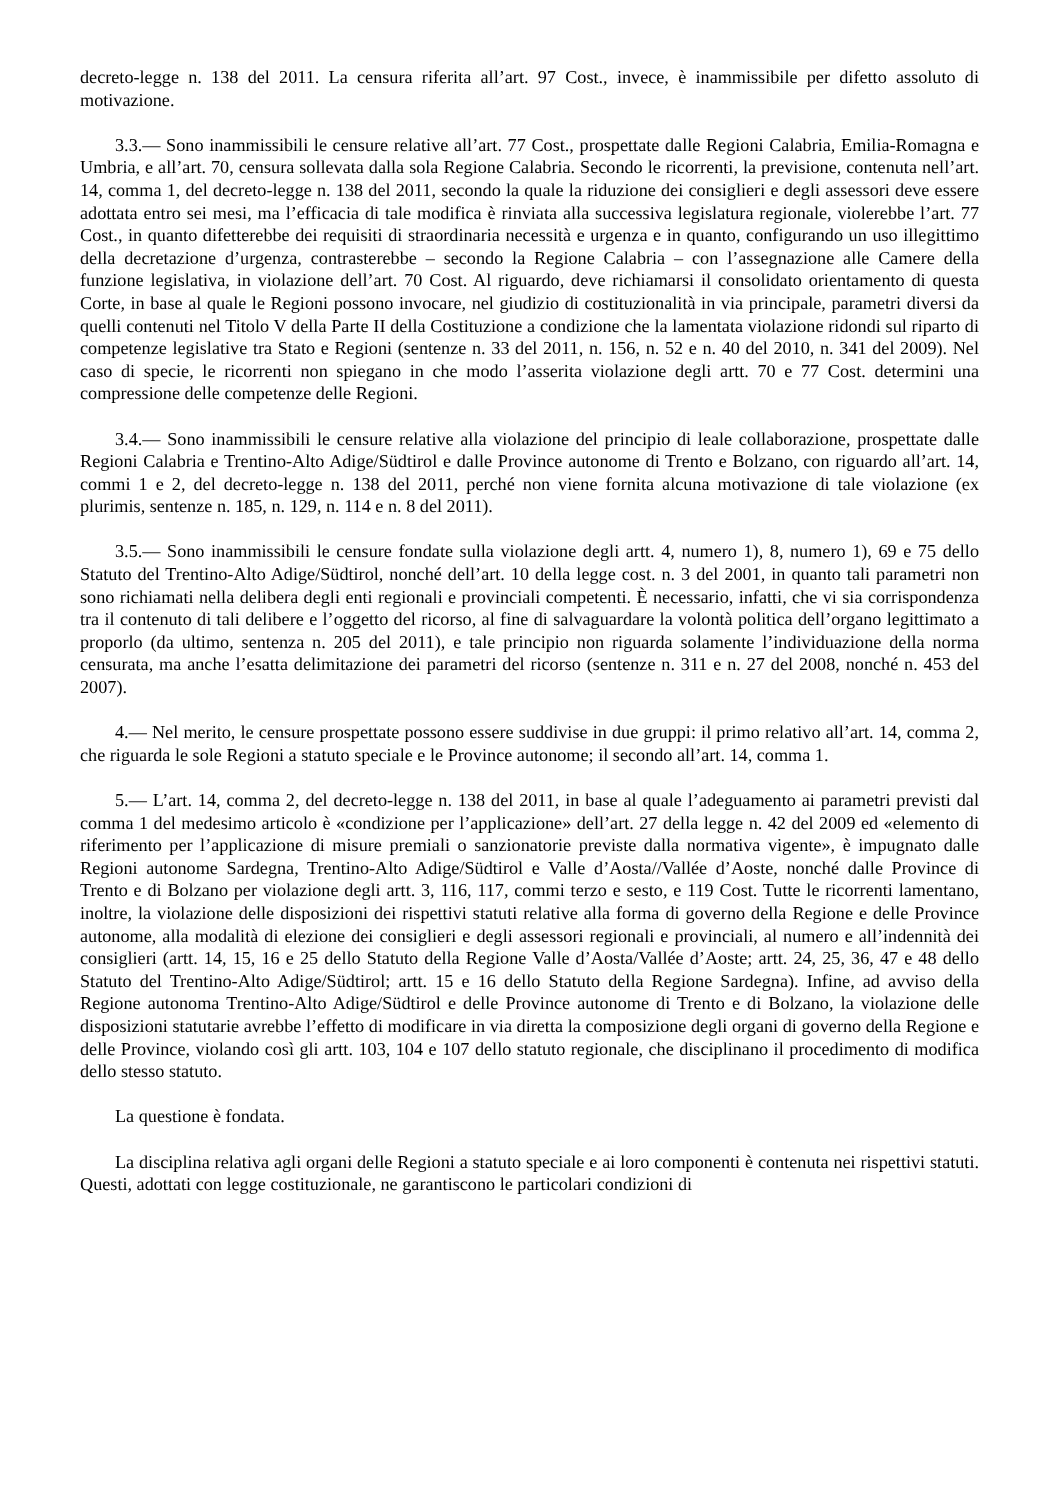decreto-legge n. 138 del 2011. La censura riferita all’art. 97 Cost., invece, è inammissibile per difetto assoluto di motivazione.
3.3.— Sono inammissibili le censure relative all’art. 77 Cost., prospettate dalle Regioni Calabria, Emilia-Romagna e Umbria, e all’art. 70, censura sollevata dalla sola Regione Calabria. Secondo le ricorrenti, la previsione, contenuta nell’art. 14, comma 1, del decreto-legge n. 138 del 2011, secondo la quale la riduzione dei consiglieri e degli assessori deve essere adottata entro sei mesi, ma l’efficacia di tale modifica è rinviata alla successiva legislatura regionale, violerebbe l’art. 77 Cost., in quanto difetterebbe dei requisiti di straordinaria necessità e urgenza e in quanto, configurando un uso illegittimo della decretazione d’urgenza, contrasterebbe – secondo la Regione Calabria – con l’assegnazione alle Camere della funzione legislativa, in violazione dell’art. 70 Cost. Al riguardo, deve richiamarsi il consolidato orientamento di questa Corte, in base al quale le Regioni possono invocare, nel giudizio di costituzionalità in via principale, parametri diversi da quelli contenuti nel Titolo V della Parte II della Costituzione a condizione che la lamentata violazione ridondi sul riparto di competenze legislative tra Stato e Regioni (sentenze n. 33 del 2011, n. 156, n. 52 e n. 40 del 2010, n. 341 del 2009). Nel caso di specie, le ricorrenti non spiegano in che modo l’asserita violazione degli artt. 70 e 77 Cost. determini una compressione delle competenze delle Regioni.
3.4.— Sono inammissibili le censure relative alla violazione del principio di leale collaborazione, prospettate dalle Regioni Calabria e Trentino-Alto Adige/Südtirol e dalle Province autonome di Trento e Bolzano, con riguardo all’art. 14, commi 1 e 2, del decreto-legge n. 138 del 2011, perché non viene fornita alcuna motivazione di tale violazione (ex plurimis, sentenze n. 185, n. 129, n. 114 e n. 8 del 2011).
3.5.— Sono inammissibili le censure fondate sulla violazione degli artt. 4, numero 1), 8, numero 1), 69 e 75 dello Statuto del Trentino-Alto Adige/Südtirol, nonché dell’art. 10 della legge cost. n. 3 del 2001, in quanto tali parametri non sono richiamati nella delibera degli enti regionali e provinciali competenti. È necessario, infatti, che vi sia corrispondenza tra il contenuto di tali delibere e l’oggetto del ricorso, al fine di salvaguardare la volontà politica dell’organo legittimato a proporlo (da ultimo, sentenza n. 205 del 2011), e tale principio non riguarda solamente l’individuazione della norma censurata, ma anche l’esatta delimitazione dei parametri del ricorso (sentenze n. 311 e n. 27 del 2008, nonché n. 453 del 2007).
4.— Nel merito, le censure prospettate possono essere suddivise in due gruppi: il primo relativo all’art. 14, comma 2, che riguarda le sole Regioni a statuto speciale e le Province autonome; il secondo all’art. 14, comma 1.
5.— L’art. 14, comma 2, del decreto-legge n. 138 del 2011, in base al quale l’adeguamento ai parametri previsti dal comma 1 del medesimo articolo è «condizione per l’applicazione» dell’art. 27 della legge n. 42 del 2009 ed «elemento di riferimento per l’applicazione di misure premiali o sanzionatorie previste dalla normativa vigente», è impugnato dalle Regioni autonome Sardegna, Trentino-Alto Adige/Südtirol e Valle d’Aosta//Vallée d’Aoste, nonché dalle Province di Trento e di Bolzano per violazione degli artt. 3, 116, 117, commi terzo e sesto, e 119 Cost. Tutte le ricorrenti lamentano, inoltre, la violazione delle disposizioni dei rispettivi statuti relative alla forma di governo della Regione e delle Province autonome, alla modalità di elezione dei consiglieri e degli assessori regionali e provinciali, al numero e all’indennità dei consiglieri (artt. 14, 15, 16 e 25 dello Statuto della Regione Valle d’Aosta/Vallée d’Aoste; artt. 24, 25, 36, 47 e 48 dello Statuto del Trentino-Alto Adige/Südtirol; artt. 15 e 16 dello Statuto della Regione Sardegna). Infine, ad avviso della Regione autonoma Trentino-Alto Adige/Südtirol e delle Province autonome di Trento e di Bolzano, la violazione delle disposizioni statutarie avrebbe l’effetto di modificare in via diretta la composizione degli organi di governo della Regione e delle Province, violando così gli artt. 103, 104 e 107 dello statuto regionale, che disciplinano il procedimento di modifica dello stesso statuto.
La questione è fondata.
La disciplina relativa agli organi delle Regioni a statuto speciale e ai loro componenti è contenuta nei rispettivi statuti. Questi, adottati con legge costituzionale, ne garantiscono le particolari condizioni di